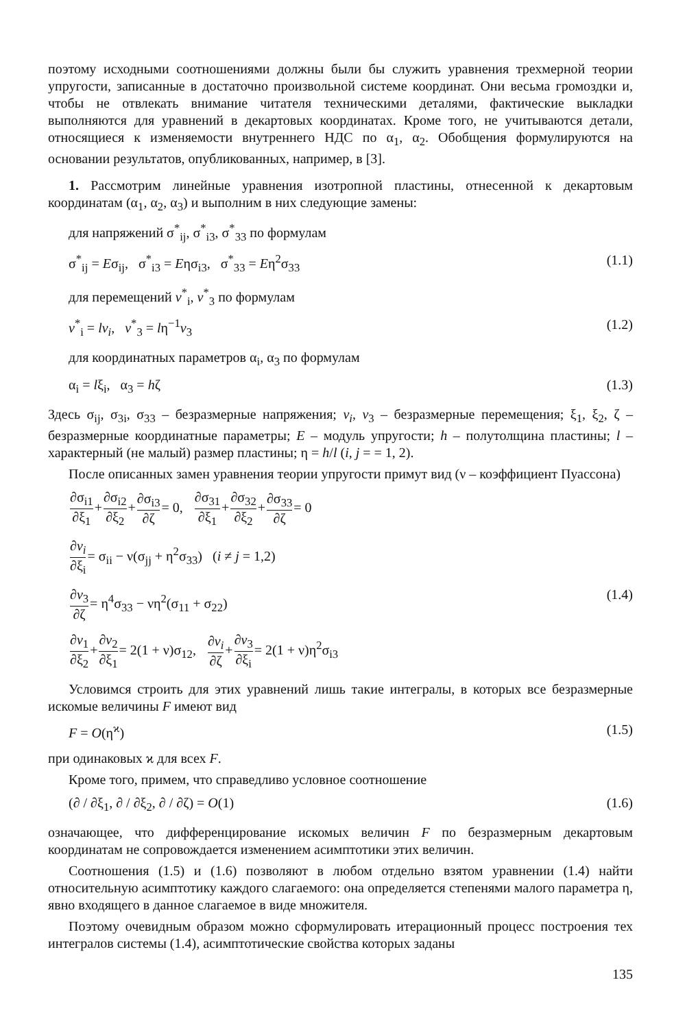поэтому исходными соотношениями должны были бы служить уравнения трехмерной теории упругости, записанные в достаточно произвольной системе координат. Они весьма громоздки и, чтобы не отвлекать внимание читателя техническими деталями, фактические выкладки выполняются для уравнений в декартовых координатах. Кроме того, не учитываются детали, относящиеся к изменяемости внутреннего НДС по α<sub>1</sub>, α<sub>2</sub>. Обобщения формулируются на основании результатов, опубликованных, например, в [3].
1. Рассмотрим линейные уравнения изотропной пластины, отнесенной к декартовым координатам (α<sub>1</sub>, α<sub>2</sub>, α<sub>3</sub>) и выполним в них следующие замены:
для напряжений σ<sup>*</sup><sub>ij</sub>, σ<sup>*</sup><sub>i3</sub>, σ<sup>*</sup><sub>33</sub> по формулам
σ<sup>*</sup><sub>ij</sub> = Eσ<sub>ij</sub>, σ<sup>*</sup><sub>i3</sub> = Eησ<sub>i3</sub>, σ<sup>*</sup><sub>33</sub> = Eη<sup>2</sup>σ<sub>33</sub> (1.1)
для перемещений v<sup>*</sup><sub>i</sub>, v<sup>*</sup><sub>3</sub> по формулам
v<sup>*</sup><sub>i</sub> = lv<sub>i</sub>, v<sup>*</sup><sub>3</sub> = lη<sup>−1</sup>v<sub>3</sub> (1.2)
для координатных параметров α<sub>i</sub>, α<sub>3</sub> по формулам
α<sub>i</sub> = lξ<sub>i</sub>, α<sub>3</sub> = hζ (1.3)
Здесь σ<sub>ij</sub>, σ<sub>3i</sub>, σ<sub>33</sub> – безразмерные напряжения; v<sub>i</sub>, v<sub>3</sub> – безразмерные перемещения; ξ<sub>1</sub>, ξ<sub>2</sub>, ζ – безразмерные координатные параметры; E – модуль упругости; h – полутолщина пластины; l – характерный (не малый) размер пластины; η = h/l (i, j = = 1, 2).
После описанных замен уравнения теории упругости примут вид (ν – коэффициент Пуассона)
∂σ<sub>i1</sub> ∂ξ<sub>1</sub>+∂σ<sub>i2</sub> ∂ξ<sub>2</sub>+∂σ<sub>i3</sub> ∂ζ= 0, ∂σ<sub>31</sub> ∂ξ<sub>1</sub>+∂σ<sub>32</sub> ∂ξ<sub>2</sub>+∂σ<sub>33</sub> ∂ζ= 0
∂v<sub>i</sub> ∂ξ<sub>i</sub>= σ<sub>ii</sub> − ν(σ<sub>jj</sub> + η<sup>2</sup>σ<sub>33</sub>) (i ≠ j = 1,2)
∂v<sub>3</sub> ∂ζ= η<sup>4</sup>σ<sub>33</sub> − νη<sup>2</sup>(σ<sub>11</sub> + σ<sub>22</sub>) (1.4)
∂v<sub>1</sub> ∂ξ<sub>2</sub>+∂v<sub>2</sub> ∂ξ<sub>1</sub>= 2(1 + ν)σ<sub>12</sub>, ∂v<sub>i</sub> ∂ζ+∂v<sub>3</sub> ∂ξ<sub>i</sub>= 2(1 + ν)η<sup>2</sup>σ<sub>i3</sub>
Условимся строить для этих уравнений лишь такие интегралы, в которых все безразмерные искомые величины F имеют вид
F = O(η<sup>ϰ</sup>) (1.5)
при одинаковых ϰ для всех F.
Кроме того, примем, что справедливо условное соотношение
(∂ / ∂ξ<sub>1</sub>, ∂ / ∂ξ<sub>2</sub>, ∂ / ∂ζ) = O(1) (1.6)
означающее, что дифференцирование искомых величин F по безразмерным декартовым координатам не сопровождается изменением асимптотики этих величин.
Соотношения (1.5) и (1.6) позволяют в любом отдельно взятом уравнении (1.4) найти относительную асимптотику каждого слагаемого: она определяется степенями малого параметра η, явно входящего в данное слагаемое в виде множителя.
Поэтому очевидным образом можно сформулировать итерационный процесс построения тех интегралов системы (1.4), асимптотические свойства которых заданы
135